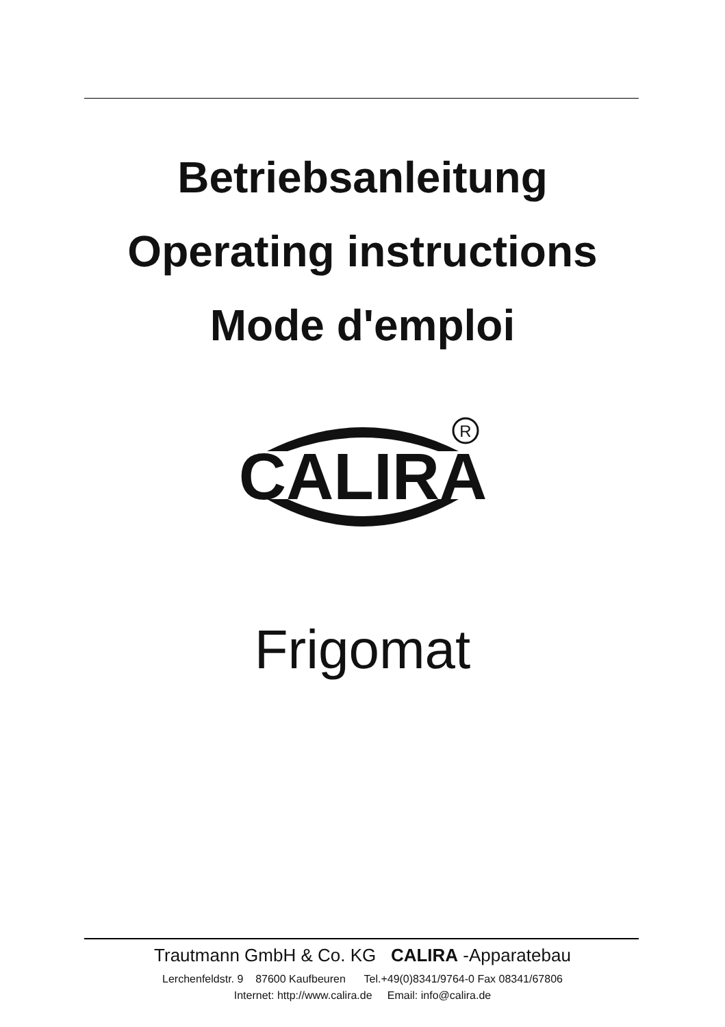Betriebsanleitung
Operating instructions
Mode d'emploi
CALIRA
R
Frigomat
Trautmann GmbH & Co. KG CALIRA -Apparatebau
Lerchenfeldstr. 9 87600 Kaufbeuren Tel.+49(0)8341/9764-0 Fax 08341/67806
Internet: http://www.calira.de Email: info@calira.de